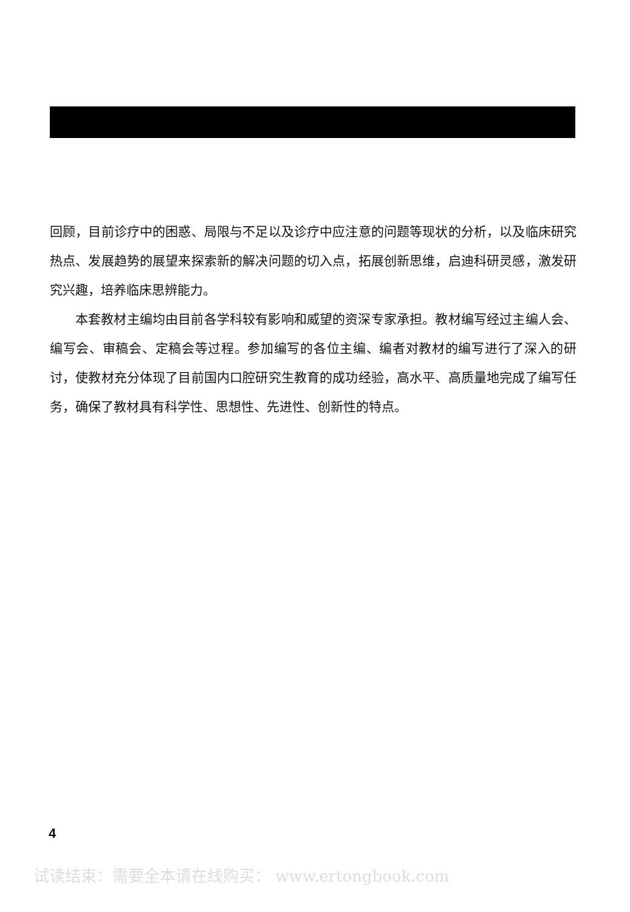回顾，目前诊疗中的困惑、局限与不足以及诊疗中应注意的问题等现状的分析，以及临床研究热点、发展趋势的展望来探索新的解决问题的切入点，拓展创新思维，启迪科研灵感，激发研究兴趣，培养临床思辨能力。
本套教材主编均由目前各学科较有影响和威望的资深专家承担。教材编写经过主编人会、编写会、审稿会、定稿会等过程。参加编写的各位主编、编者对教材的编写进行了深入的研讨，使教材充分体现了目前国内口腔研究生教育的成功经验，高水平、高质量地完成了编写任务，确保了教材具有科学性、思想性、先进性、创新性的特点。
4
试读结束：需要全本请在线购买： www.ertongbook.com